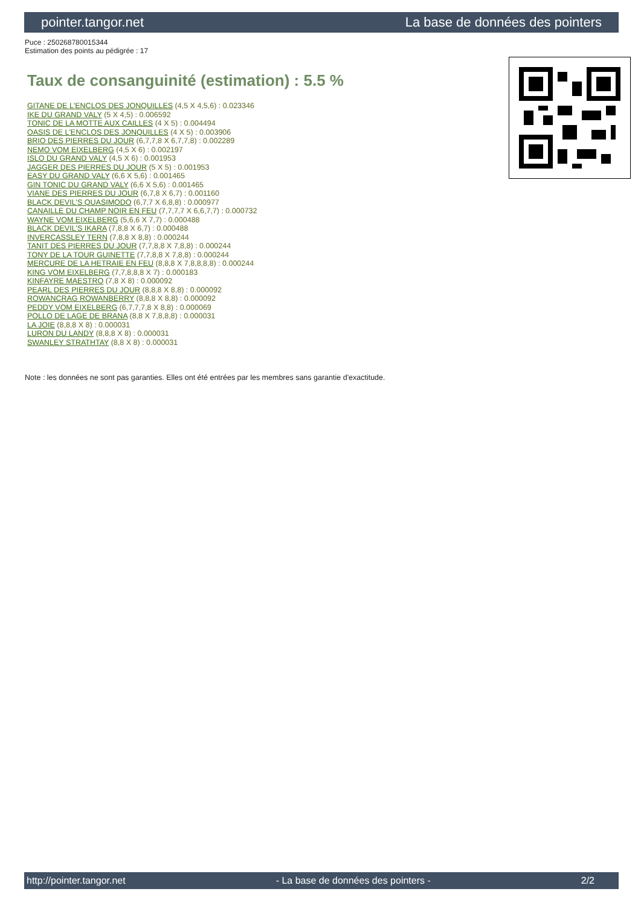pointer.tangor.net La base de données des pointers
Puce : 250268780015344
Estimation des points au pédigrée : 17
Taux de consanguinité (estimation) : 5.5 %
GITANE DE L'ENCLOS DES JONQUILLES (4,5 X 4,5,6) : 0.023346
IKE DU GRAND VALY (5 X 4,5) : 0.006592
TONIC DE LA MOTTE AUX CAILLES (4 X 5) : 0.004494
OASIS DE L'ENCLOS DES JONQUILLES (4 X 5) : 0.003906
BRIO DES PIERRES DU JOUR (6,7,7,8 X 6,7,7,8) : 0.002289
NEMO VOM EIXELBERG (4,5 X 6) : 0.002197
ISLO DU GRAND VALY (4,5 X 6) : 0.001953
JAGGER DES PIERRES DU JOUR (5 X 5) : 0.001953
EASY DU GRAND VALY (6,6 X 5,6) : 0.001465
GIN TONIC DU GRAND VALY (6,6 X 5,6) : 0.001465
VIANE DES PIERRES DU JOUR (6,7,8 X 6,7) : 0.001160
BLACK DEVIL'S QUASIMODO (6,7,7 X 6,8,8) : 0.000977
CANAILLE DU CHAMP NOIR EN FEU (7,7,7,7 X 6,6,7,7) : 0.000732
WAYNE VOM EIXELBERG (5,6,6 X 7,7) : 0.000488
BLACK DEVIL'S IKARA (7,8,8 X 6,7) : 0.000488
INVERCASSLEY TERN (7,8,8 X 8,8) : 0.000244
TANIT DES PIERRES DU JOUR (7,7,8,8 X 7,8,8) : 0.000244
TONY DE LA TOUR GUINETTE (7,7,8,8 X 7,8,8) : 0.000244
MERCURE DE LA HETRAIE EN FEU (8,8,8 X 7,8,8,8,8) : 0.000244
KING VOM EIXELBERG (7,7,8,8,8 X 7) : 0.000183
KINFAYRE MAESTRO (7,8 X 8) : 0.000092
PEARL DES PIERRES DU JOUR (8,8,8 X 8,8) : 0.000092
ROWANCRAG ROWANBERRY (8,8,8 X 8,8) : 0.000092
PEDDY VOM EIXELBERG (6,7,7,7,8 X 8,8) : 0.000069
POLLO DE LAGE DE BRANA (8,8 X 7,8,8,8) : 0.000031
LA JOIE (8,8,8 X 8) : 0.000031
LURON DU LANDY (8,8,8 X 8) : 0.000031
SWANLEY STRATHTAY (8,8 X 8) : 0.000031
Note : les données ne sont pas garanties. Elles ont été entrées par les membres sans garantie d'exactitude.
http://pointer.tangor.net - La base de données des pointers - 2/2